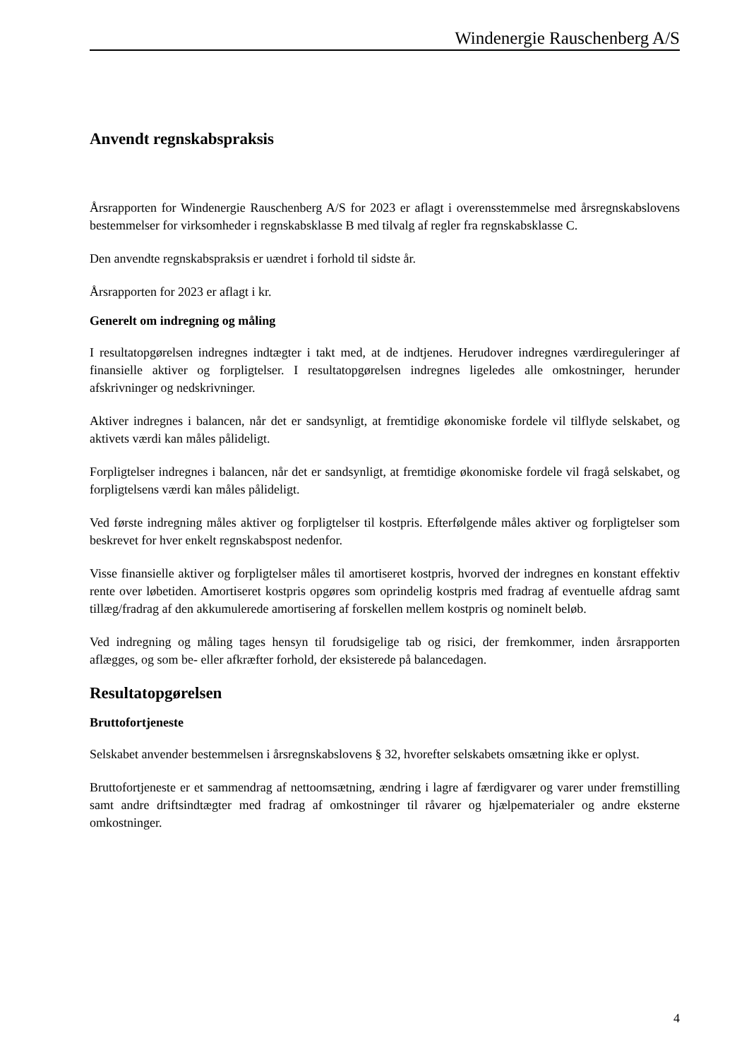Windenergie Rauschenberg A/S
Anvendt regnskabspraksis
Årsrapporten for Windenergie Rauschenberg A/S for 2023 er aflagt i overensstemmelse med årsregnskabslovens bestemmelser for virksomheder i regnskabsklasse B med tilvalg af regler fra regnskabsklasse C.
Den anvendte regnskabspraksis er uændret i forhold til sidste år.
Årsrapporten for 2023 er aflagt i kr.
Generelt om indregning og måling
I resultatopgørelsen indregnes indtægter i takt med, at de indtjenes. Herudover indregnes værdireguleringer af finansielle aktiver og forpligtelser. I resultatopgørelsen indregnes ligeledes alle omkostninger, herunder afskrivninger og nedskrivninger.
Aktiver indregnes i balancen, når det er sandsynligt, at fremtidige økonomiske fordele vil tilflyde selskabet, og aktivets værdi kan måles pålideligt.
Forpligtelser indregnes i balancen, når det er sandsynligt, at fremtidige økonomiske fordele vil fragå selskabet, og forpligtelsens værdi kan måles pålideligt.
Ved første indregning måles aktiver og forpligtelser til kostpris. Efterfølgende måles aktiver og forpligtelser som beskrevet for hver enkelt regnskabspost nedenfor.
Visse finansielle aktiver og forpligtelser måles til amortiseret kostpris, hvorved der indregnes en konstant effektiv rente over løbetiden. Amortiseret kostpris opgøres som oprindelig kostpris med fradrag af eventuelle afdrag samt tillæg/fradrag af den akkumulerede amortisering af forskellen mellem kostpris og nominelt beløb.
Ved indregning og måling tages hensyn til forudsigelige tab og risici, der fremkommer, inden årsrapporten aflægges, og som be- eller afkræfter forhold, der eksisterede på balancedagen.
Resultatopgørelsen
Bruttofortjeneste
Selskabet anvender bestemmelsen i årsregnskabslovens § 32, hvorefter selskabets omsætning ikke er oplyst.
Bruttofortjeneste er et sammendrag af nettoomsætning, ændring i lagre af færdigvarer og varer under fremstilling samt andre driftsindtægter med fradrag af omkostninger til råvarer og hjælpematerialer og andre eksterne omkostninger.
4